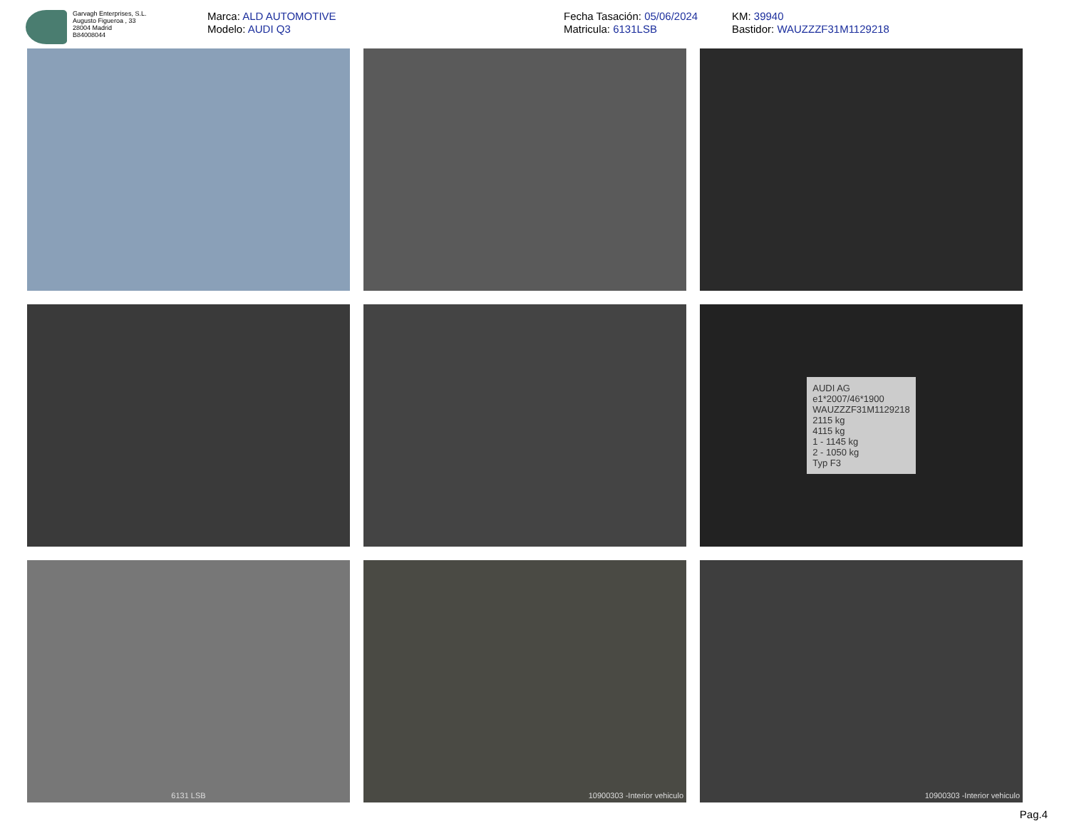Garvagh Enterprises, S.L.
Augusto Figueroa , 33
28004 Madrid
B84008044
Marca: ALD AUTOMOTIVE
Modelo: AUDI Q3
Fecha Tasación: 05/06/2024
Matricula: 6131LSB
KM: 39940
Bastidor: WAUZZZF31M1129218
AUDI AG
e1*2007/46*1900
WAUZZZF31M1129218
2115 kg
4115 kg
1 - 1145 kg
2 - 1050 kg
Typ F3
6131 LSB
10900303 -Interior vehiculo
10900303 -Interior vehiculo
Pag.4